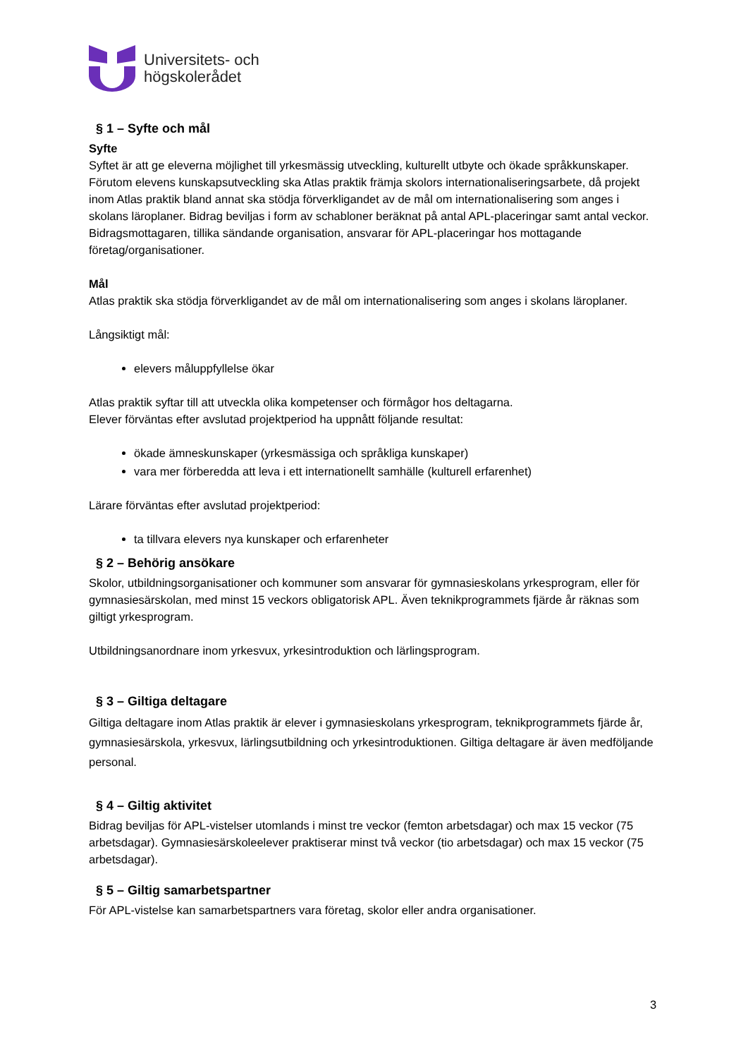Universitets- och
högskolerådet
§ 1 – Syfte och mål
Syfte
Syftet är att ge eleverna möjlighet till yrkesmässig utveckling, kulturellt utbyte och ökade språkkunskaper. Förutom elevens kunskapsutveckling ska Atlas praktik främja skolors internationaliseringsarbete, då projekt inom Atlas praktik bland annat ska stödja förverkligandet av de mål om internationalisering som anges i skolans läroplaner. Bidrag beviljas i form av schabloner beräknat på antal APL-placeringar samt antal veckor. Bidragsmottagaren, tillika sändande organisation, ansvarar för APL-placeringar hos mottagande företag/organisationer.
Mål
Atlas praktik ska stödja förverkligandet av de mål om internationalisering som anges i skolans läroplaner.
Långsiktigt mål:
elevers måluppfyllelse ökar
Atlas praktik syftar till att utveckla olika kompetenser och förmågor hos deltagarna.
Elever förväntas efter avslutad projektperiod ha uppnått följande resultat:
ökade ämneskunskaper (yrkesmässiga och språkliga kunskaper)
vara mer förberedda att leva i ett internationellt samhälle (kulturell erfarenhet)
Lärare förväntas efter avslutad projektperiod:
ta tillvara elevers nya kunskaper och erfarenheter
§ 2 – Behörig ansökare
Skolor, utbildningsorganisationer och kommuner som ansvarar för gymnasieskolans yrkesprogram, eller för gymnasiesärskolan, med minst 15 veckors obligatorisk APL. Även teknikprogrammets fjärde år räknas som giltigt yrkesprogram.
Utbildningsanordnare inom yrkesvux, yrkesintroduktion och lärlingsprogram.
§ 3 – Giltiga deltagare
Giltiga deltagare inom Atlas praktik är elever i gymnasieskolans yrkesprogram, teknikprogrammets fjärde år, gymnasiesärskola, yrkesvux, lärlingsutbildning och yrkesintroduktionen. Giltiga deltagare är även medföljande personal.
§ 4 – Giltig aktivitet
Bidrag beviljas för APL-vistelser utomlands i minst tre veckor (femton arbetsdagar) och max 15 veckor (75 arbetsdagar). Gymnasiesärskoleelever praktiserar minst två veckor (tio arbetsdagar) och max 15 veckor (75 arbetsdagar).
§ 5 – Giltig samarbetspartner
För APL-vistelse kan samarbetspartners vara företag, skolor eller andra organisationer.
3